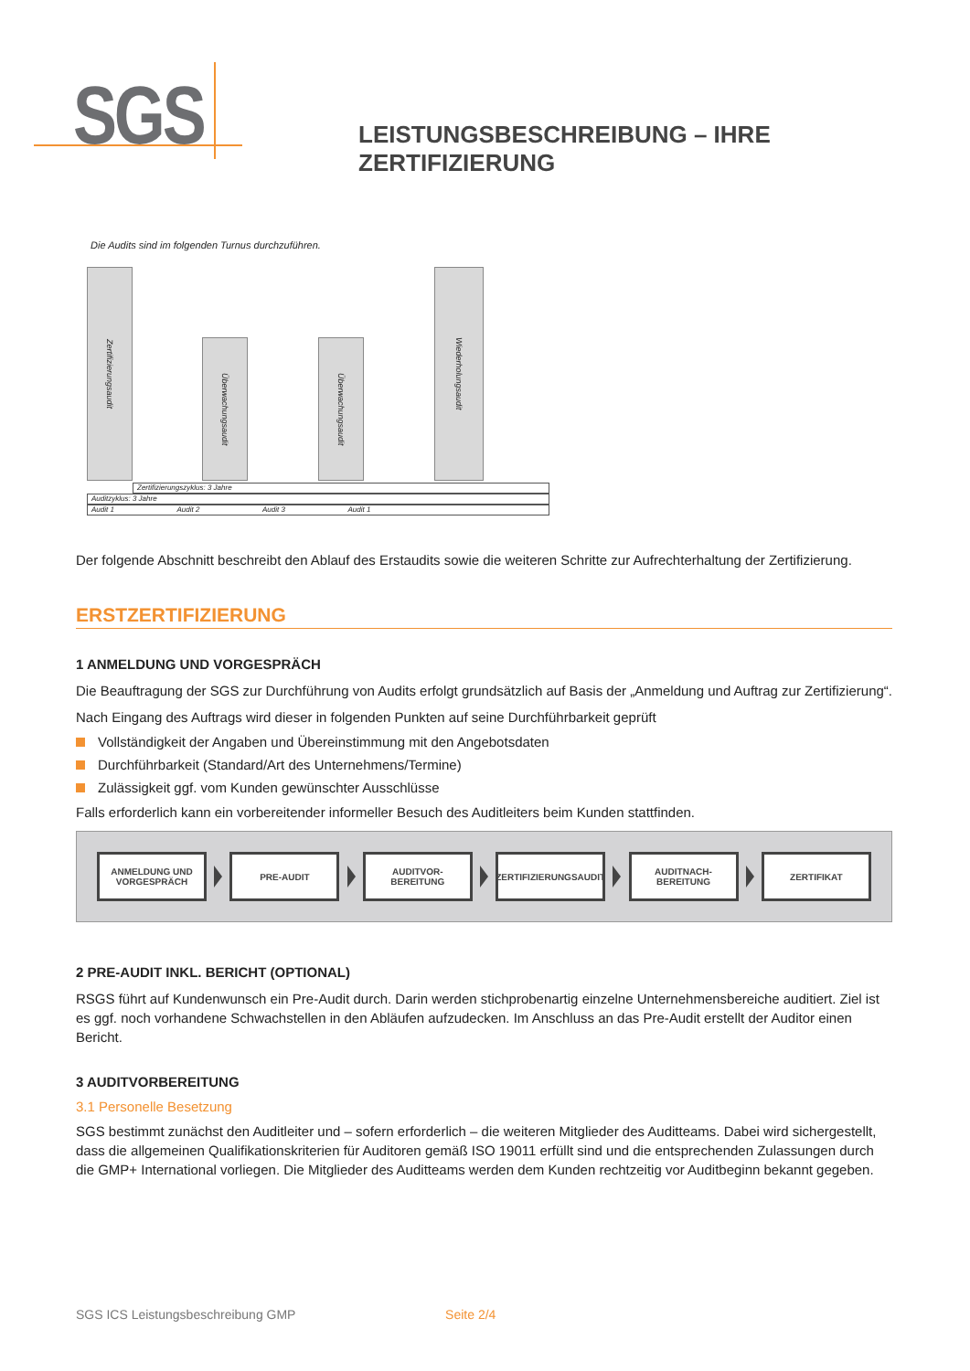SGS
LEISTUNGSBESCHREIBUNG – IHRE ZERTIFIZIERUNG
Die Audits sind im folgenden Turnus durchzuführen.
Zertifizierungsaudit
Überwachungsaudit
Überwachungsaudit
Wiederholungsaudit
Zertifizierungszyklus: 3 Jahre
Auditzyklus: 3 Jahre
Audit 1 Audit 2 Audit 3 Audit 1
Der folgende Abschnitt beschreibt den Ablauf des Erstaudits sowie die weiteren Schritte zur Aufrechterhaltung der Zertifizierung.
ERSTZERTIFIZIERUNG
1 ANMELDUNG UND VORGESPRÄCH
Die Beauftragung der SGS zur Durchführung von Audits erfolgt grundsätzlich auf Basis der „Anmeldung und Auftrag zur Zertifizierung“.
Nach Eingang des Auftrags wird dieser in folgenden Punkten auf seine Durchführbarkeit geprüft
Vollständigkeit der Angaben und Übereinstimmung mit den Angebotsdaten
Durchführbarkeit (Standard/Art des Unternehmens/Termine)
Zulässigkeit ggf. vom Kunden gewünschter Ausschlüsse
Falls erforderlich kann ein vorbereitender informeller Besuch des Auditleiters beim Kunden stattfinden.
ANMELDUNG UND VORGESPRÄCH
PRE-AUDIT
AUDITVOR-
BEREITUNG
ZERTIFIZIERUNGSAUDIT
AUDITNACH-
BEREITUNG
ZERTIFIKAT
2 PRE-AUDIT INKL. BERICHT (OPTIONAL)
RSGS führt auf Kundenwunsch ein Pre-Audit durch. Darin werden stichprobenartig einzelne Unternehmensbereiche auditiert. Ziel ist es ggf. noch vorhandene Schwachstellen in den Abläufen aufzudecken. Im Anschluss an das Pre-Audit erstellt der Auditor einen Bericht.
3 AUDITVORBEREITUNG
3.1 Personelle Besetzung
SGS bestimmt zunächst den Auditleiter und – sofern erforderlich – die weiteren Mitglieder des Auditteams. Dabei wird sichergestellt, dass die allgemeinen Qualifikationskriterien für Auditoren gemäß ISO 19011 erfüllt sind und die entsprechenden Zulassungen durch die GMP+ International vorliegen. Die Mitglieder des Auditteams werden dem Kunden rechtzeitig vor Auditbeginn bekannt gegeben.
SGS ICS Leistungsbeschreibung GMP Seite 2/4